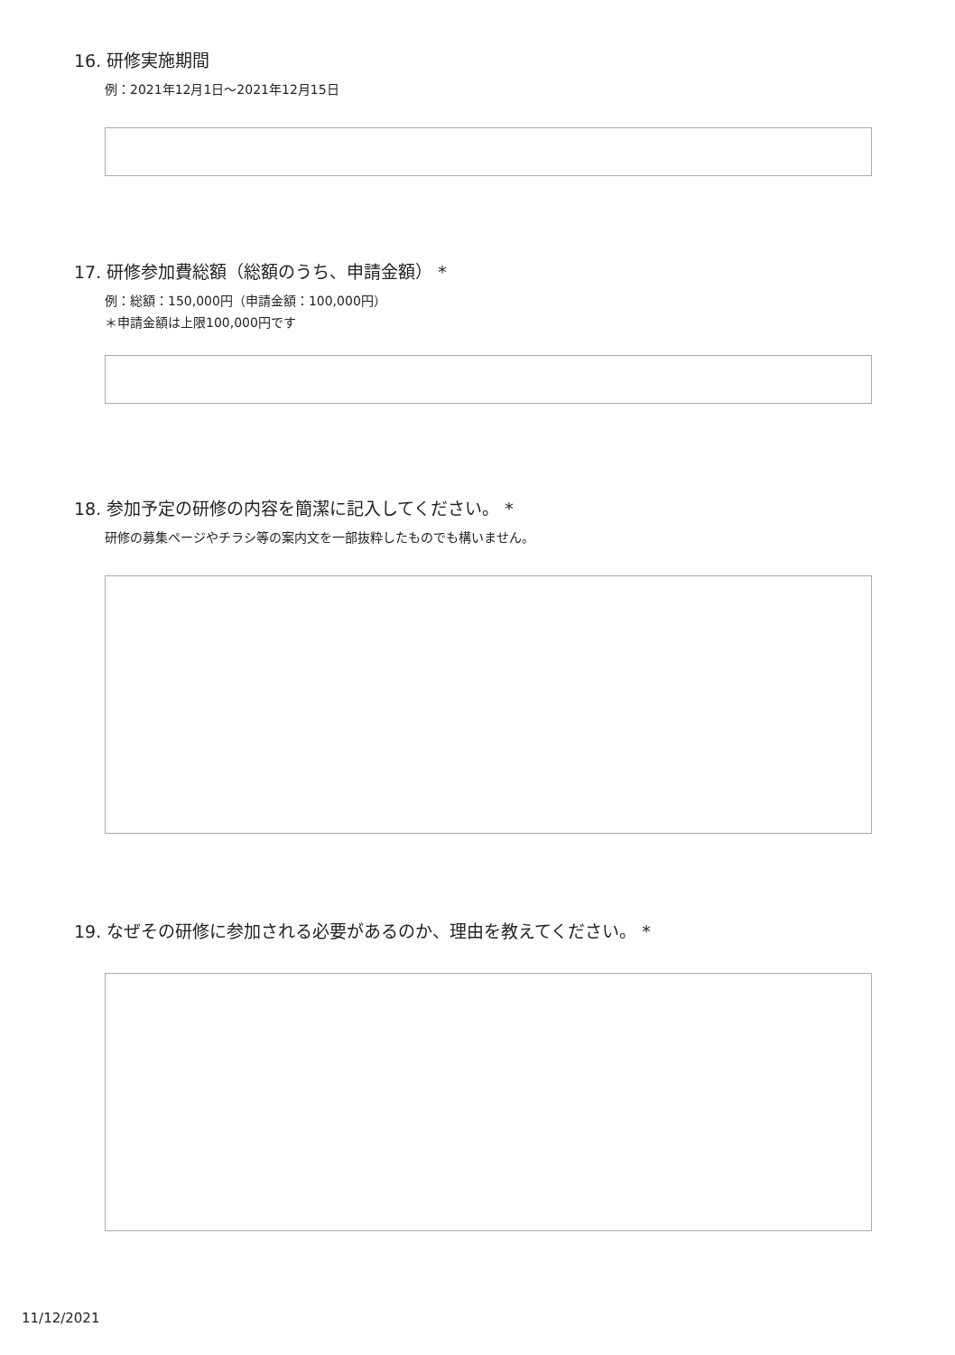16. 研修実施期間
例：2021年12月1日〜2021年12月15日
17. 研修参加費総額（総額のうち、申請金額） *
例：総額：150,000円（申請金額：100,000円）
＊申請金額は上限100,000円です
18. 参加予定の研修の内容を簡潔に記入してください。 *
研修の募集ページやチラシ等の案内文を一部抜粋したものでも構いません。
19. なぜその研修に参加される必要があるのか、理由を教えてください。 *
11/12/2021